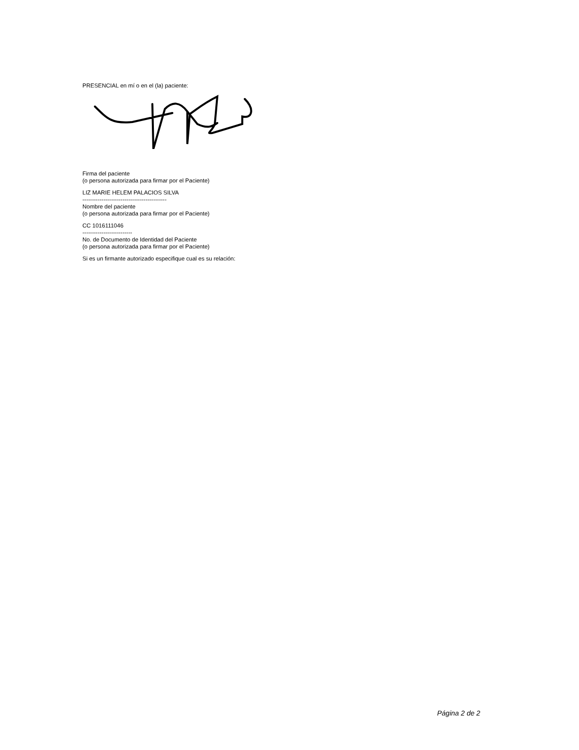PRESENCIAL en mí o en el (la) paciente:
Firma del paciente
(o persona autorizada para firmar por el Paciente)
LIZ MARIE HELEM PALACIOS SILVA
--------------------------------------------
Nombre del paciente
(o persona autorizada para firmar por el Paciente)
CC 1016111046
--------------------------
No. de Documento de Identidad del Paciente
(o persona autorizada para firmar por el Paciente)
Si es un firmante autorizado especifique cual es su relación:
Página 2 de 2